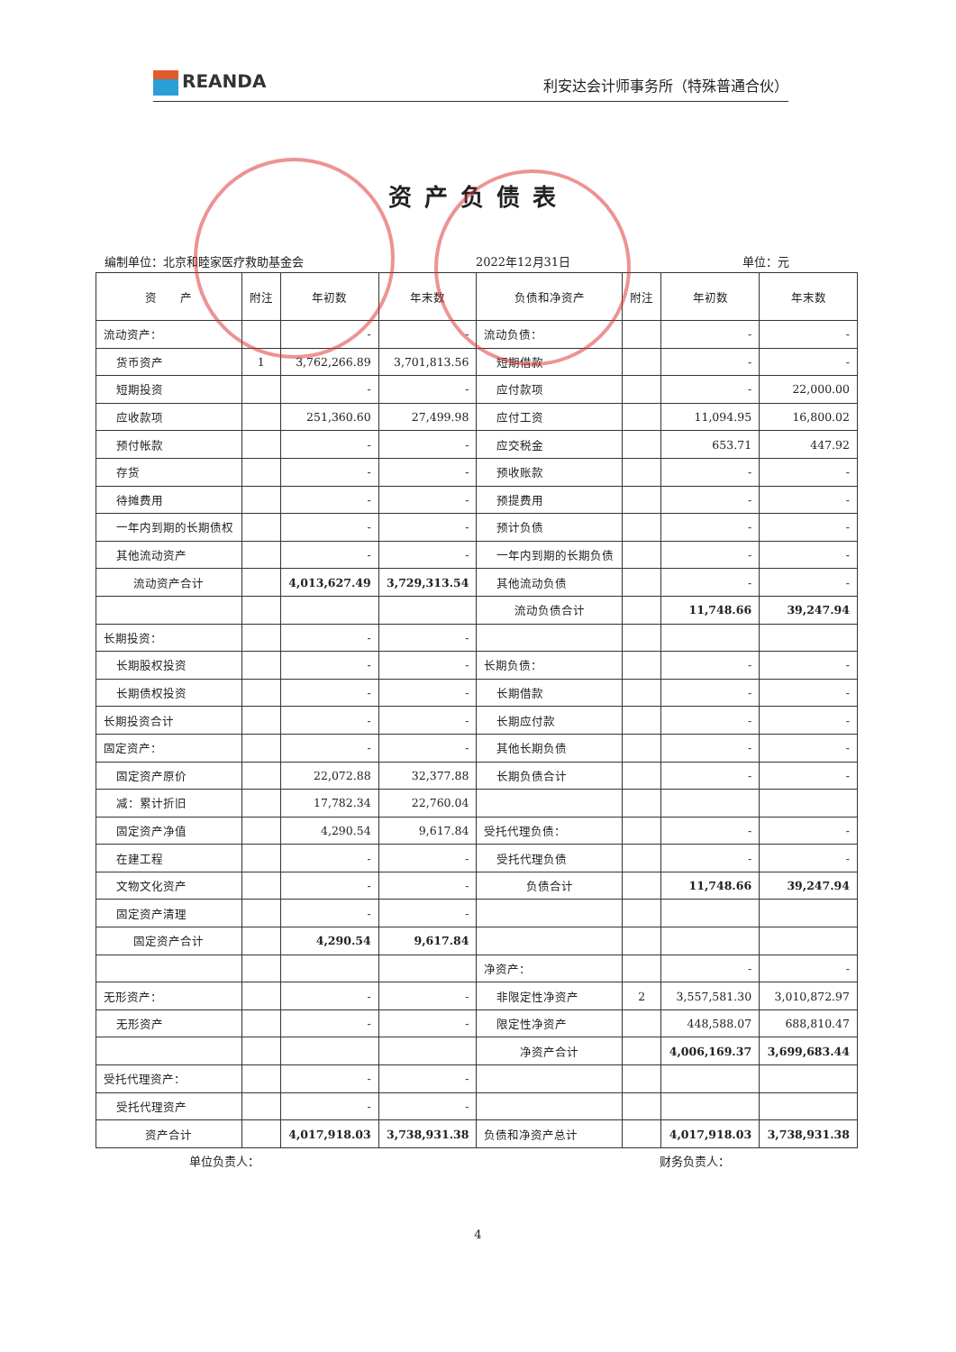REANDA
利安达会计师事务所（特殊普通合伙）
资产负债表
编制单位：北京和睦家医疗救助基金会 2022年12月31日 单位：元
| 资 产 | 附注 | 年初数 | 年末数 | 负债和净资产 | 附注 | 年初数 | 年末数 |
| --- | --- | --- | --- | --- | --- | --- | --- |
| 流动资产： | | - | - | 流动负债： | | - | - |
| 货币资产 | 1 | 3,762,266.89 | 3,701,813.56 | 短期借款 | | - | - |
| 短期投资 | | - | - | 应付款项 | | - | 22,000.00 |
| 应收款项 | | 251,360.60 | 27,499.98 | 应付工资 | | 11,094.95 | 16,800.02 |
| 预付帐款 | | - | - | 应交税金 | | 653.71 | 447.92 |
| 存货 | | - | - | 预收账款 | | - | - |
| 待摊费用 | | - | - | 预提费用 | | - | - |
| 一年内到期的长期债权 | | - | - | 预计负债 | | - | - |
| 其他流动资产 | | - | - | 一年内到期的长期负债 | | - | - |
| 流动资产合计 | | 4,013,627.49 | 3,729,313.54 | 其他流动负债 | | - | - |
| | | | | 流动负债合计 | | 11,748.66 | 39,247.94 |
| 长期投资： | | - | - | | | | |
| 长期股权投资 | | - | - | 长期负债： | | - | - |
| 长期债权投资 | | - | - | 长期借款 | | - | - |
| 长期投资合计 | | - | - | 长期应付款 | | - | - |
| 固定资产： | | - | - | 其他长期负债 | | - | - |
| 固定资产原价 | | 22,072.88 | 32,377.88 | 长期负债合计 | | - | - |
| 减：累计折旧 | | 17,782.34 | 22,760.04 | | | | |
| 固定资产净值 | | 4,290.54 | 9,617.84 | 受托代理负债： | | - | - |
| 在建工程 | | - | - | 受托代理负债 | | - | - |
| 文物文化资产 | | - | - | 负债合计 | | 11,748.66 | 39,247.94 |
| 固定资产清理 | | - | - | | | | |
| 固定资产合计 | | 4,290.54 | 9,617.84 | | | | |
| | | | | 净资产： | | - | - |
| 无形资产： | | - | - | 非限定性净资产 | 2 | 3,557,581.30 | 3,010,872.97 |
| 无形资产 | | - | - | 限定性净资产 | | 448,588.07 | 688,810.47 |
| | | | | 净资产合计 | | 4,006,169.37 | 3,699,683.44 |
| 受托代理资产： | | - | - | | | | |
| 受托代理资产 | | - | - | | | | |
| 资产合计 | | 4,017,918.03 | 3,738,931.38 | 负债和净资产总计 | | 4,017,918.03 | 3,738,931.38 |
单位负责人： 财务负责人：
4